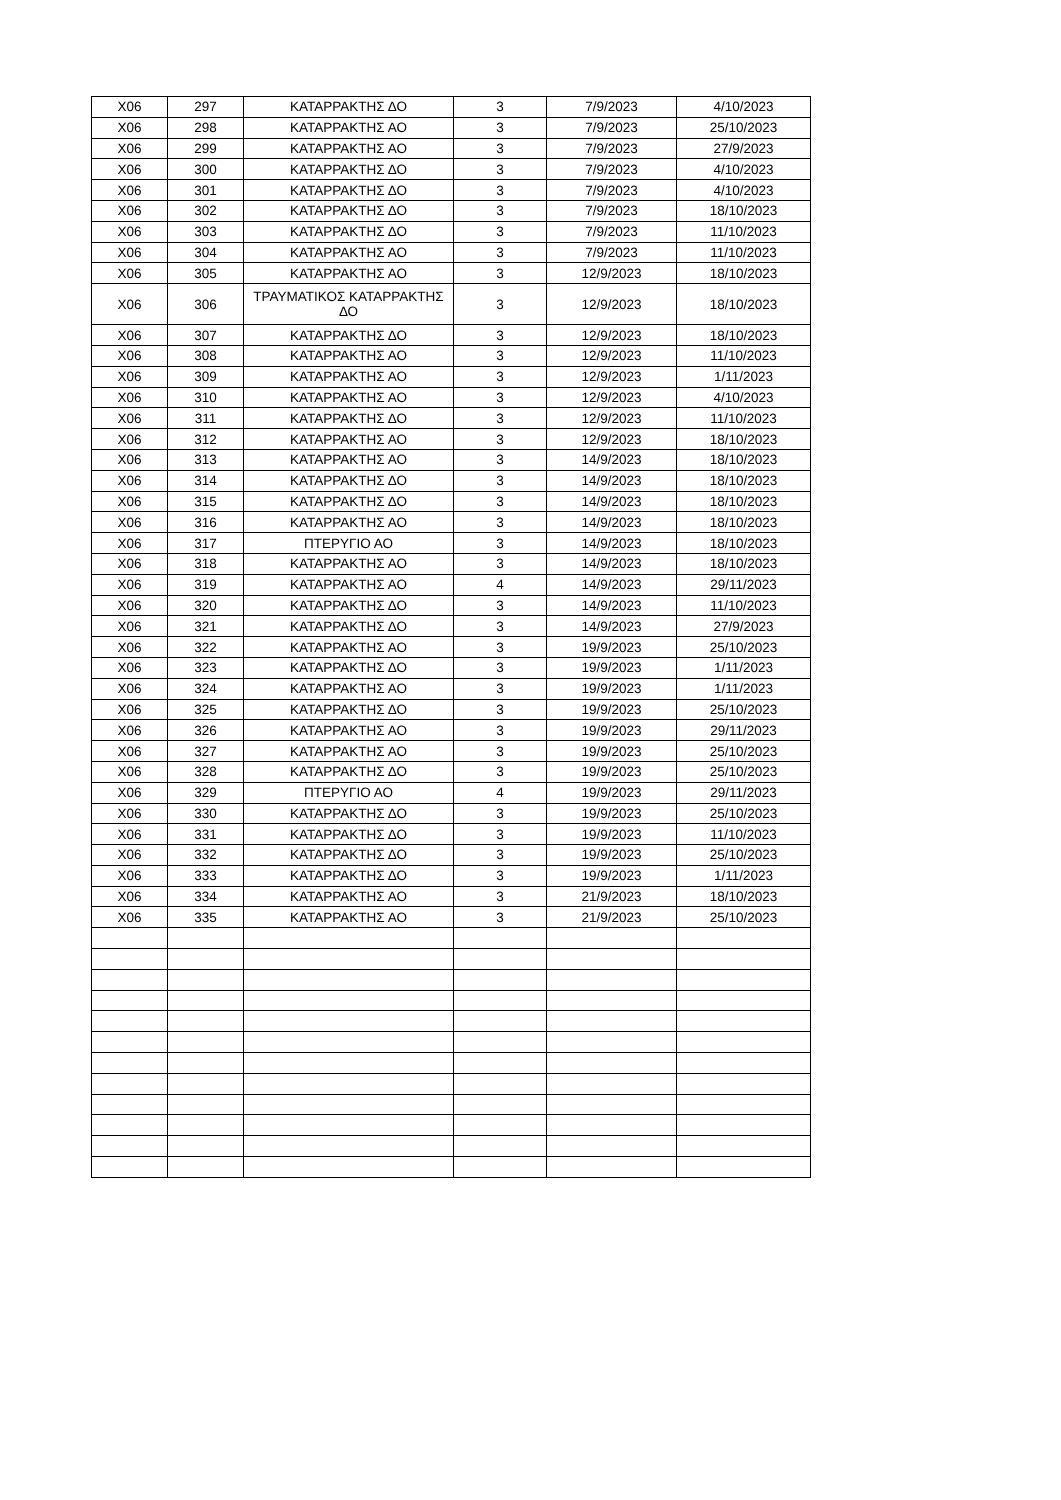| X06 | 297 | ΚΑΤΑΡΡΑΚΤΗΣ ΔΟ | 3 | 7/9/2023 | 4/10/2023 |
| X06 | 298 | ΚΑΤΑΡΡΑΚΤΗΣ ΑΟ | 3 | 7/9/2023 | 25/10/2023 |
| X06 | 299 | ΚΑΤΑΡΡΑΚΤΗΣ ΑΟ | 3 | 7/9/2023 | 27/9/2023 |
| X06 | 300 | ΚΑΤΑΡΡΑΚΤΗΣ ΔΟ | 3 | 7/9/2023 | 4/10/2023 |
| X06 | 301 | ΚΑΤΑΡΡΑΚΤΗΣ ΔΟ | 3 | 7/9/2023 | 4/10/2023 |
| X06 | 302 | ΚΑΤΑΡΡΑΚΤΗΣ ΔΟ | 3 | 7/9/2023 | 18/10/2023 |
| X06 | 303 | ΚΑΤΑΡΡΑΚΤΗΣ ΔΟ | 3 | 7/9/2023 | 11/10/2023 |
| X06 | 304 | ΚΑΤΑΡΡΑΚΤΗΣ ΑΟ | 3 | 7/9/2023 | 11/10/2023 |
| X06 | 305 | ΚΑΤΑΡΡΑΚΤΗΣ ΑΟ | 3 | 12/9/2023 | 18/10/2023 |
| X06 | 306 | ΤΡΑΥΜΑΤΙΚΟΣ ΚΑΤΑΡΡΑΚΤΗΣ ΔΟ | 3 | 12/9/2023 | 18/10/2023 |
| X06 | 307 | ΚΑΤΑΡΡΑΚΤΗΣ ΔΟ | 3 | 12/9/2023 | 18/10/2023 |
| X06 | 308 | ΚΑΤΑΡΡΑΚΤΗΣ ΑΟ | 3 | 12/9/2023 | 11/10/2023 |
| X06 | 309 | ΚΑΤΑΡΡΑΚΤΗΣ ΑΟ | 3 | 12/9/2023 | 1/11/2023 |
| X06 | 310 | ΚΑΤΑΡΡΑΚΤΗΣ ΑΟ | 3 | 12/9/2023 | 4/10/2023 |
| X06 | 311 | ΚΑΤΑΡΡΑΚΤΗΣ ΔΟ | 3 | 12/9/2023 | 11/10/2023 |
| X06 | 312 | ΚΑΤΑΡΡΑΚΤΗΣ ΑΟ | 3 | 12/9/2023 | 18/10/2023 |
| X06 | 313 | ΚΑΤΑΡΡΑΚΤΗΣ ΑΟ | 3 | 14/9/2023 | 18/10/2023 |
| X06 | 314 | ΚΑΤΑΡΡΑΚΤΗΣ ΔΟ | 3 | 14/9/2023 | 18/10/2023 |
| X06 | 315 | ΚΑΤΑΡΡΑΚΤΗΣ ΔΟ | 3 | 14/9/2023 | 18/10/2023 |
| X06 | 316 | ΚΑΤΑΡΡΑΚΤΗΣ ΑΟ | 3 | 14/9/2023 | 18/10/2023 |
| X06 | 317 | ΠΤΕΡΥΓΙΟ ΑΟ | 3 | 14/9/2023 | 18/10/2023 |
| X06 | 318 | ΚΑΤΑΡΡΑΚΤΗΣ ΑΟ | 3 | 14/9/2023 | 18/10/2023 |
| X06 | 319 | ΚΑΤΑΡΡΑΚΤΗΣ ΑΟ | 4 | 14/9/2023 | 29/11/2023 |
| X06 | 320 | ΚΑΤΑΡΡΑΚΤΗΣ ΔΟ | 3 | 14/9/2023 | 11/10/2023 |
| X06 | 321 | ΚΑΤΑΡΡΑΚΤΗΣ ΔΟ | 3 | 14/9/2023 | 27/9/2023 |
| X06 | 322 | ΚΑΤΑΡΡΑΚΤΗΣ ΑΟ | 3 | 19/9/2023 | 25/10/2023 |
| X06 | 323 | ΚΑΤΑΡΡΑΚΤΗΣ ΔΟ | 3 | 19/9/2023 | 1/11/2023 |
| X06 | 324 | ΚΑΤΑΡΡΑΚΤΗΣ ΑΟ | 3 | 19/9/2023 | 1/11/2023 |
| X06 | 325 | ΚΑΤΑΡΡΑΚΤΗΣ ΔΟ | 3 | 19/9/2023 | 25/10/2023 |
| X06 | 326 | ΚΑΤΑΡΡΑΚΤΗΣ ΑΟ | 3 | 19/9/2023 | 29/11/2023 |
| X06 | 327 | ΚΑΤΑΡΡΑΚΤΗΣ ΑΟ | 3 | 19/9/2023 | 25/10/2023 |
| X06 | 328 | ΚΑΤΑΡΡΑΚΤΗΣ ΔΟ | 3 | 19/9/2023 | 25/10/2023 |
| X06 | 329 | ΠΤΕΡΥΓΙΟ ΑΟ | 4 | 19/9/2023 | 29/11/2023 |
| X06 | 330 | ΚΑΤΑΡΡΑΚΤΗΣ ΔΟ | 3 | 19/9/2023 | 25/10/2023 |
| X06 | 331 | ΚΑΤΑΡΡΑΚΤΗΣ ΔΟ | 3 | 19/9/2023 | 11/10/2023 |
| X06 | 332 | ΚΑΤΑΡΡΑΚΤΗΣ ΔΟ | 3 | 19/9/2023 | 25/10/2023 |
| X06 | 333 | ΚΑΤΑΡΡΑΚΤΗΣ ΔΟ | 3 | 19/9/2023 | 1/11/2023 |
| X06 | 334 | ΚΑΤΑΡΡΑΚΤΗΣ ΑΟ | 3 | 21/9/2023 | 18/10/2023 |
| X06 | 335 | ΚΑΤΑΡΡΑΚΤΗΣ ΑΟ | 3 | 21/9/2023 | 25/10/2023 |